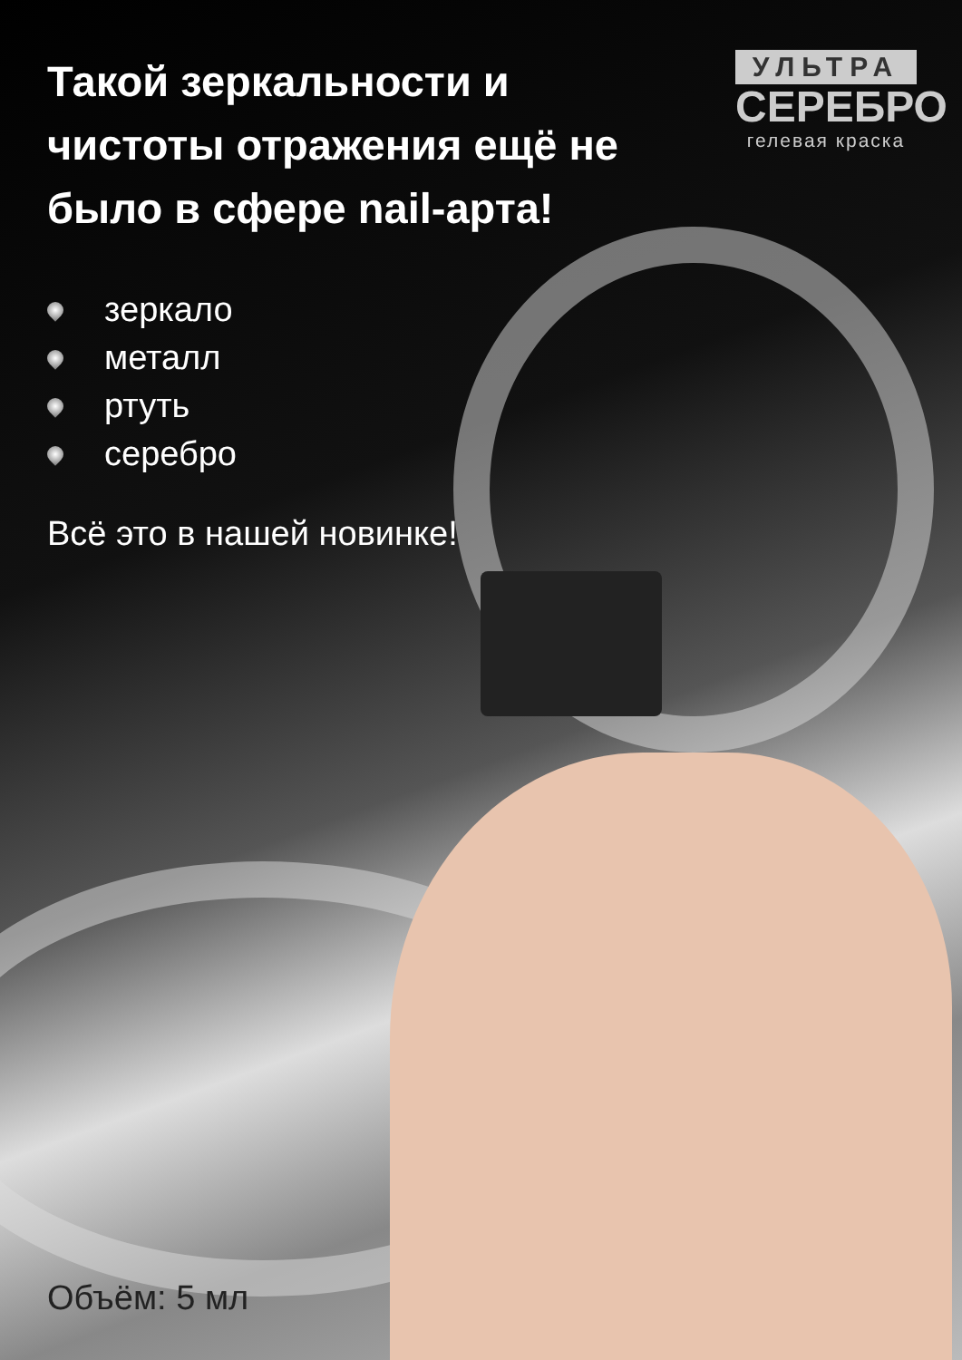Такой зеркальности и чистоты отражения ещё не было в сфере nail-арта!
УЛЬТРА
СЕРЕБРО
гелевая краска
зеркало
металл
ртуть
серебро
Всё это в нашей новинке!
Объём: 5 мл